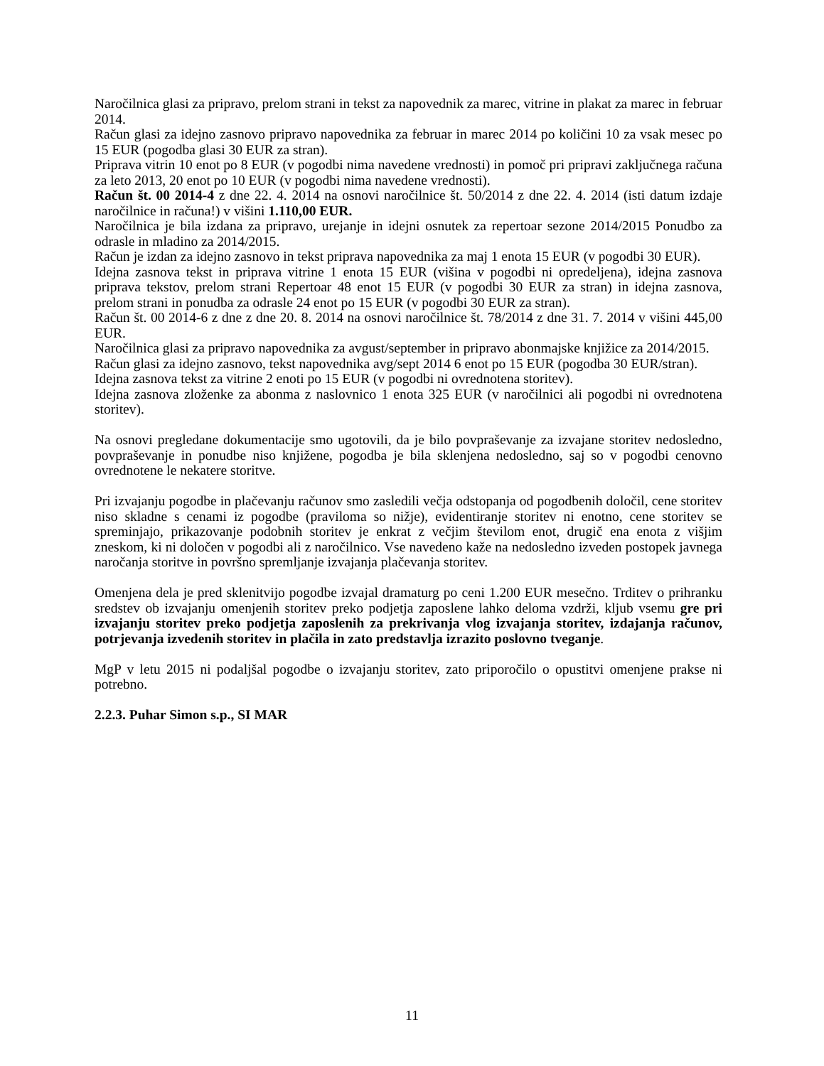Naročilnica glasi za pripravo, prelom strani in tekst za napovednik za marec, vitrine in plakat za marec in februar 2014.
Račun glasi za idejno zasnovo pripravo napovednika za februar in marec 2014 po količini 10 za vsak mesec po 15 EUR (pogodba glasi 30 EUR za stran).
Priprava vitrin 10 enot po 8 EUR (v pogodbi nima navedene vrednosti) in pomoč pri pripravi zaključnega računa za leto 2013, 20 enot po 10 EUR (v pogodbi nima navedene vrednosti).
Račun št. 00 2014-4 z dne 22. 4. 2014 na osnovi naročilnice št. 50/2014 z dne 22. 4. 2014 (isti datum izdaje naročilnice in računa!) v višini 1.110,00 EUR.
Naročilnica je bila izdana za pripravo, urejanje in idejni osnutek za repertoar sezone 2014/2015 Ponudbo za odrasle in mladino za 2014/2015.
Račun je izdan za idejno zasnovo in tekst priprava napovednika za maj 1 enota 15 EUR (v pogodbi 30 EUR).
Idejna zasnova tekst in priprava vitrine 1 enota 15 EUR (višina v pogodbi ni opredeljena), idejna zasnova priprava tekstov, prelom strani Repertoar 48 enot 15 EUR (v pogodbi 30 EUR za stran) in idejna zasnova, prelom strani in ponudba za odrasle 24 enot po 15 EUR (v pogodbi 30 EUR za stran).
Račun št. 00 2014-6 z dne z dne 20. 8. 2014 na osnovi naročilnice št. 78/2014 z dne 31. 7. 2014 v višini 445,00 EUR.
Naročilnica glasi za pripravo napovednika za avgust/september in pripravo abonmajske knjižice za 2014/2015.
Račun glasi za idejno zasnovo, tekst napovednika avg/sept 2014 6 enot po 15 EUR (pogodba 30 EUR/stran).
Idejna zasnova tekst za vitrine 2 enoti po 15 EUR (v pogodbi ni ovrednotena storitev).
Idejna zasnova zloženke za abonma z naslovnico 1 enota 325 EUR (v naročilnici ali pogodbi ni ovrednotena storitev).
Na osnovi pregledane dokumentacije smo ugotovili, da je bilo povpraševanje za izvajane storitev nedosledno, povpraševanje in ponudbe niso knjižene, pogodba je bila sklenjena nedosledno, saj so v pogodbi cenovno ovrednotene le nekatere storitve.
Pri izvajanju pogodbe in plačevanju računov smo zasledili večja odstopanja od pogodbenih določil, cene storitev niso skladne s cenami iz pogodbe (praviloma so nižje), evidentiranje storitev ni enotno, cene storitev se spreminjajo, prikazovanje podobnih storitev je enkrat z večjim številom enot, drugič ena enota z višjim zneskom, ki ni določen v pogodbi ali z naročilnico. Vse navedeno kaže na nedosledno izveden postopek javnega naročanja storitve in površno spremljanje izvajanja plačevanja storitev.
Omenjena dela je pred sklenitvijo pogodbe izvajal dramaturg po ceni 1.200 EUR mesečno. Trditev o prihranku sredstev ob izvajanju omenjenih storitev preko podjetja zaposlene lahko deloma vzdrži, kljub vsemu gre pri izvajanju storitev preko podjetja zaposlenih za prekrivanja vlog izvajanja storitev, izdajanja računov, potrjevanja izvedenih storitev in plačila in zato predstavlja izrazito poslovno tveganje.
MgP v letu 2015 ni podaljšal pogodbe o izvajanju storitev, zato priporočilo o opustitvi omenjene prakse ni potrebno.
2.2.3. Puhar Simon s.p., SI MAR
11